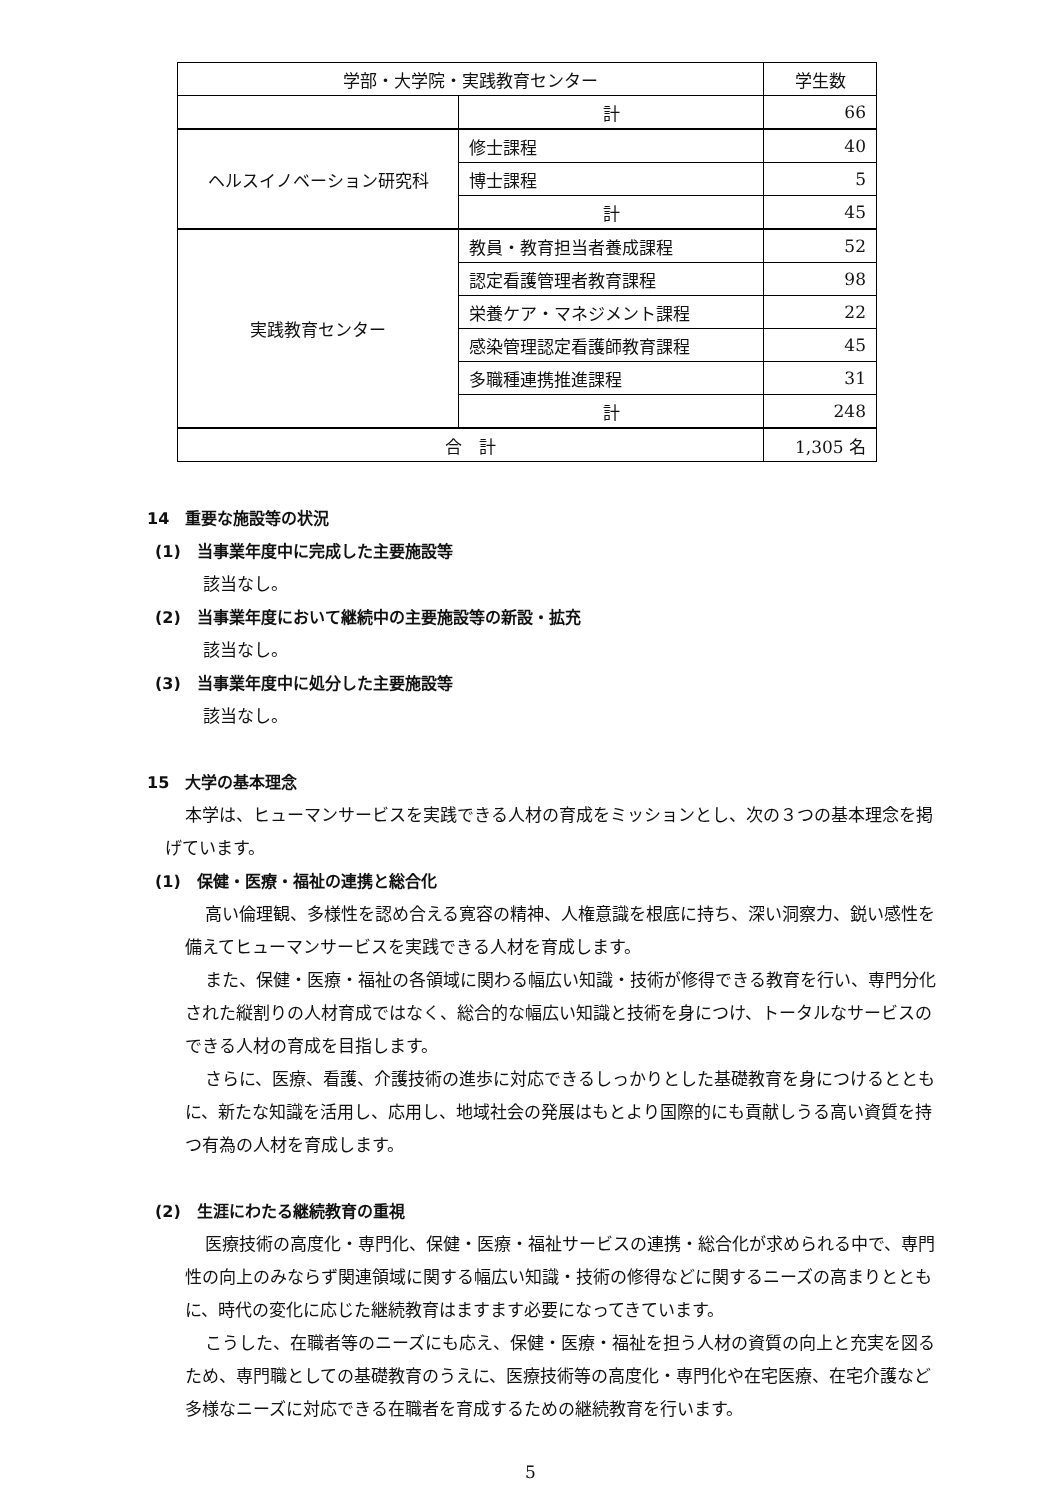| 学部・大学院・実践教育センター | | 学生数 |
| --- | --- | --- |
| | 計 | 66 |
| ヘルスイノベーション研究科 | 修士課程 | 40 |
| | 博士課程 | 5 |
| | 計 | 45 |
| 実践教育センター | 教員・教育担当者養成課程 | 52 |
| | 認定看護管理者教育課程 | 98 |
| | 栄養ケア・マネジメント課程 | 22 |
| | 感染管理認定看護師教育課程 | 45 |
| | 多職種連携推進課程 | 31 |
| | 計 | 248 |
| 合 計 | | 1,305 名 |
14　重要な施設等の状況
(1)　当事業年度中に完成した主要施設等
該当なし。
(2)　当事業年度において継続中の主要施設等の新設・拡充
該当なし。
(3)　当事業年度中に処分した主要施設等
該当なし。
15　大学の基本理念
本学は、ヒューマンサービスを実践できる人材の育成をミッションとし、次の３つの基本理念を掲げています。
(1)　保健・医療・福祉の連携と総合化
高い倫理観、多様性を認め合える寛容の精神、人権意識を根底に持ち、深い洞察力、鋭い感性を備えてヒューマンサービスを実践できる人材を育成します。
また、保健・医療・福祉の各領域に関わる幅広い知識・技術が修得できる教育を行い、専門分化された縦割りの人材育成ではなく、総合的な幅広い知識と技術を身につけ、トータルなサービスのできる人材の育成を目指します。
さらに、医療、看護、介護技術の進歩に対応できるしっかりとした基礎教育を身につけるとともに、新たな知識を活用し、応用し、地域社会の発展はもとより国際的にも貢献しうる高い資質を持つ有為の人材を育成します。
(2)　生涯にわたる継続教育の重視
医療技術の高度化・専門化、保健・医療・福祉サービスの連携・総合化が求められる中で、専門性の向上のみならず関連領域に関する幅広い知識・技術の修得などに関するニーズの高まりとともに、時代の変化に応じた継続教育はますます必要になってきています。
こうした、在職者等のニーズにも応え、保健・医療・福祉を担う人材の資質の向上と充実を図るため、専門職としての基礎教育のうえに、医療技術等の高度化・専門化や在宅医療、在宅介護など多様なニーズに対応できる在職者を育成するための継続教育を行います。
5